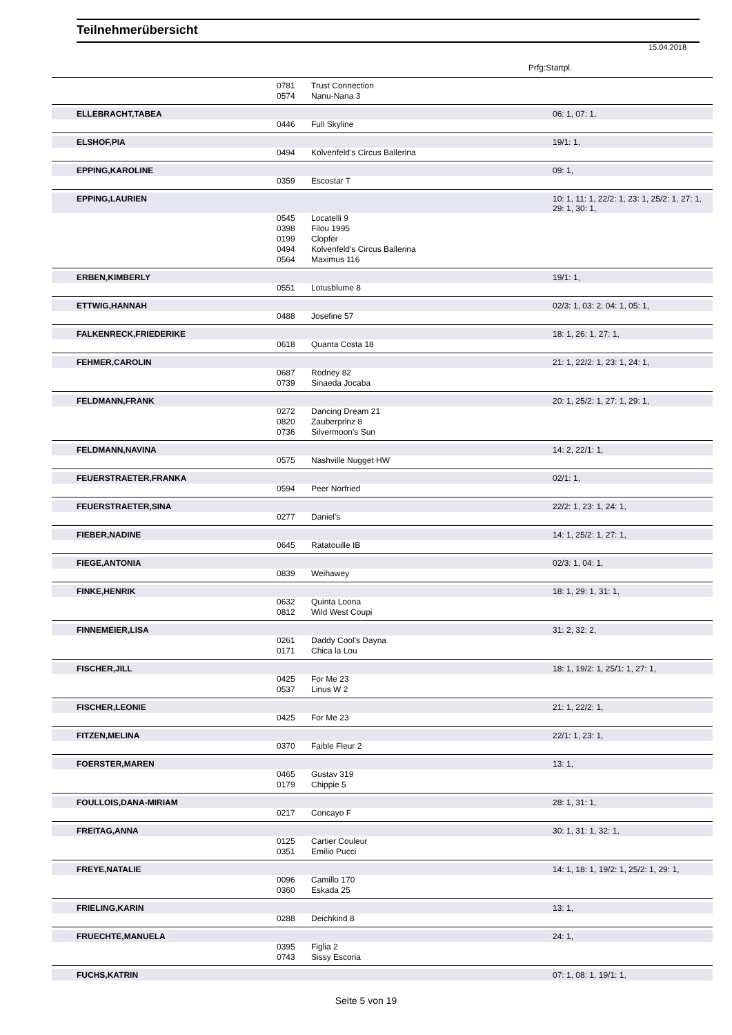Teilnehmerübersicht
15.04.2018
Prfg:Startpl.
| | 0781 | Trust Connection | |
| | 0574 | Nanu-Nana 3 | |
| ELLEBRACHT,TABEA | | | 06: 1, 07: 1, |
| | 0446 | Full Skyline | |
| ELSHOF,PIA | | | 19/1: 1, |
| | 0494 | Kolvenfeld's Circus Ballerina | |
| EPPING,KAROLINE | | | 09: 1, |
| | 0359 | Escostar T | |
| EPPING,LAURIEN | | | 10: 1, 11: 1, 22/2: 1, 23: 1, 25/2: 1, 27: 1, 29: 1, 30: 1, |
| | 0545 | Locatelli 9 | |
| | 0398 | Filou 1995 | |
| | 0199 | Clopfer | |
| | 0494 | Kolvenfeld's Circus Ballerina | |
| | 0564 | Maximus 116 | |
| ERBEN,KIMBERLY | | | 19/1: 1, |
| | 0551 | Lotusblume 8 | |
| ETTWIG,HANNAH | | | 02/3: 1, 03: 2, 04: 1, 05: 1, |
| | 0488 | Josefine 57 | |
| FALKENRECK,FRIEDERIKE | | | 18: 1, 26: 1, 27: 1, |
| | 0618 | Quanta Costa 18 | |
| FEHMER,CAROLIN | | | 21: 1, 22/2: 1, 23: 1, 24: 1, |
| | 0687 | Rodney 82 | |
| | 0739 | Sinaeda Jocaba | |
| FELDMANN,FRANK | | | 20: 1, 25/2: 1, 27: 1, 29: 1, |
| | 0272 | Dancing Dream 21 | |
| | 0820 | Zauberprinz 8 | |
| | 0736 | Silvermoon's Sun | |
| FELDMANN,NAVINA | | | 14: 2, 22/1: 1, |
| | 0575 | Nashville Nugget HW | |
| FEUERSTRAETER,FRANKA | | | 02/1: 1, |
| | 0594 | Peer Norfried | |
| FEUERSTRAETER,SINA | | | 22/2: 1, 23: 1, 24: 1, |
| | 0277 | Daniel's | |
| FIEBER,NADINE | | | 14: 1, 25/2: 1, 27: 1, |
| | 0645 | Ratatouille IB | |
| FIEGE,ANTONIA | | | 02/3: 1, 04: 1, |
| | 0839 | Weihawey | |
| FINKE,HENRIK | | | 18: 1, 29: 1, 31: 1, |
| | 0632 | Quinta Loona | |
| | 0812 | Wild West Coupi | |
| FINNEMEIER,LISA | | | 31: 2, 32: 2, |
| | 0261 | Daddy Cool's Dayna | |
| | 0171 | Chica la Lou | |
| FISCHER,JILL | | | 18: 1, 19/2: 1, 25/1: 1, 27: 1, |
| | 0425 | For Me 23 | |
| | 0537 | Linus W 2 | |
| FISCHER,LEONIE | | | 21: 1, 22/2: 1, |
| | 0425 | For Me 23 | |
| FITZEN,MELINA | | | 22/1: 1, 23: 1, |
| | 0370 | Faible Fleur 2 | |
| FOERSTER,MAREN | | | 13: 1, |
| | 0465 | Gustav 319 | |
| | 0179 | Chippie 5 | |
| FOULLOIS,DANA-MIRIAM | | | 28: 1, 31: 1, |
| | 0217 | Concayo F | |
| FREITAG,ANNA | | | 30: 1, 31: 1, 32: 1, |
| | 0125 | Cartier Couleur | |
| | 0351 | Emilio Pucci | |
| FREYE,NATALIE | | | 14: 1, 18: 1, 19/2: 1, 25/2: 1, 29: 1, |
| | 0096 | Camillo 170 | |
| | 0360 | Eskada 25 | |
| FRIELING,KARIN | | | 13: 1, |
| | 0288 | Deichkind 8 | |
| FRUECHTE,MANUELA | | | 24: 1, |
| | 0395 | Figlia 2 | |
| | 0743 | Sissy Escoria | |
| FUCHS,KATRIN | | | 07: 1, 08: 1, 19/1: 1, |
Seite 5 von 19